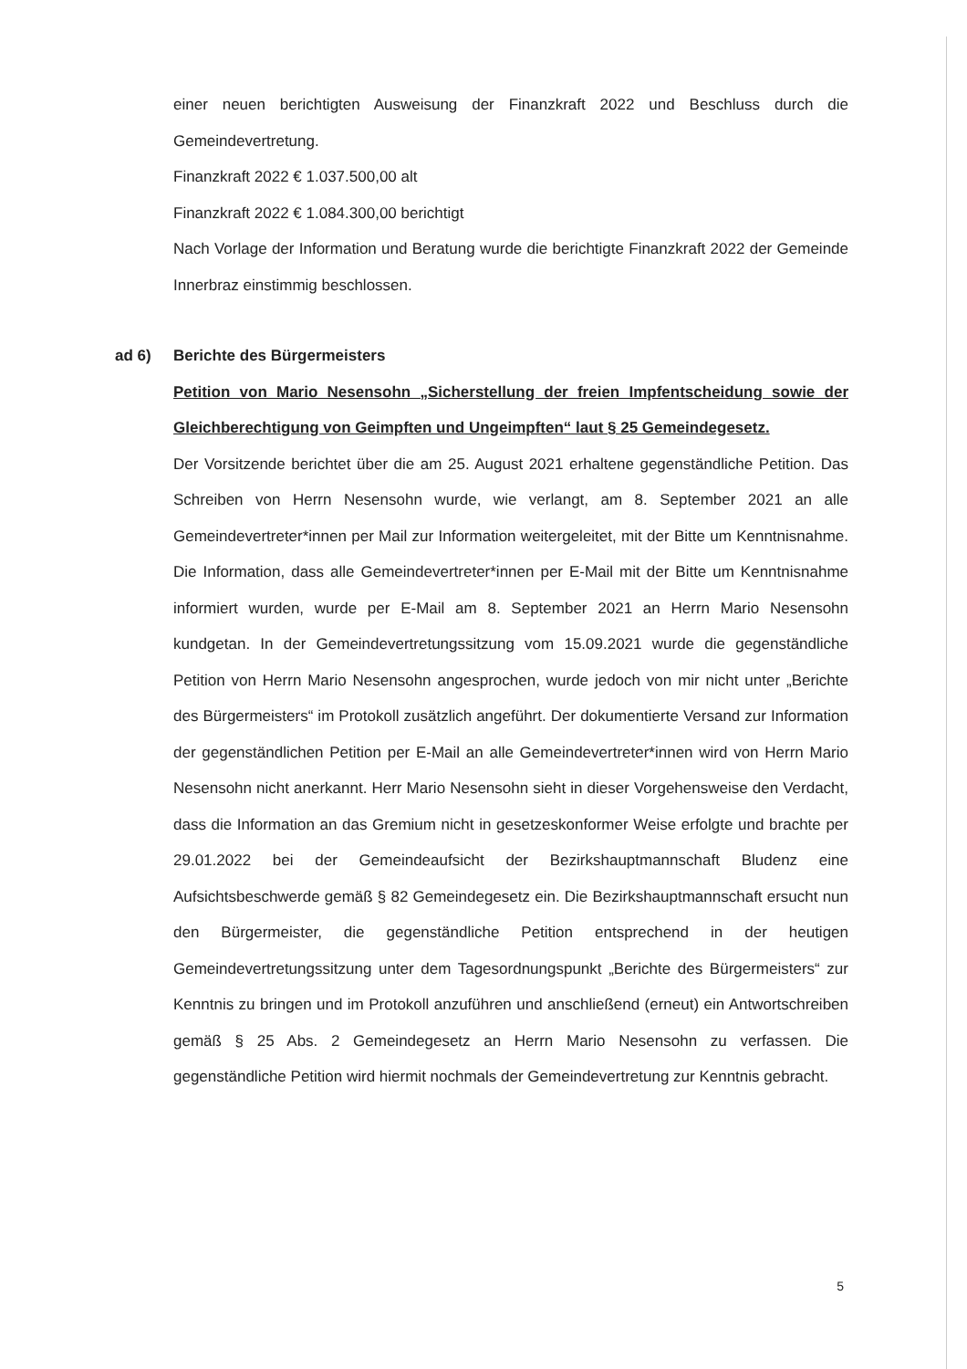einer neuen berichtigten Ausweisung der Finanzkraft 2022 und Beschluss durch die Gemeindevertretung.
Finanzkraft 2022 € 1.037.500,00 alt
Finanzkraft 2022 € 1.084.300,00 berichtigt
Nach Vorlage der Information und Beratung wurde die berichtigte Finanzkraft 2022 der Gemeinde Innerbraz einstimmig beschlossen.
ad 6) Berichte des Bürgermeisters
Petition von Mario Nesensohn „Sicherstellung der freien Impfentscheidung sowie der Gleichberechtigung von Geimpften und Ungeimpften“ laut § 25 Gemeindegesetz.
Der Vorsitzende berichtet über die am 25. August 2021 erhaltene gegenständliche Petition. Das Schreiben von Herrn Nesensohn wurde, wie verlangt, am 8. September 2021 an alle Gemeindevertreter*innen per Mail zur Information weitergeleitet, mit der Bitte um Kenntnisnahme. Die Information, dass alle Gemeindevertreter*innen per E-Mail mit der Bitte um Kenntnisnahme informiert wurden, wurde per E-Mail am 8. September 2021 an Herrn Mario Nesensohn kundgetan. In der Gemeindevertretungssitzung vom 15.09.2021 wurde die gegenständliche Petition von Herrn Mario Nesensohn angesprochen, wurde jedoch von mir nicht unter „Berichte des Bürgermeisters“ im Protokoll zusätzlich angeführt. Der dokumentierte Versand zur Information der gegenständlichen Petition per E-Mail an alle Gemeindevertreter*innen wird von Herrn Mario Nesensohn nicht anerkannt. Herr Mario Nesensohn sieht in dieser Vorgehensweise den Verdacht, dass die Information an das Gremium nicht in gesetzeskonformer Weise erfolgte und brachte per 29.01.2022 bei der Gemeindeaufsicht der Bezirkshauptmannschaft Bludenz eine Aufsichtsbeschwerde gemäß § 82 Gemeindegesetz ein. Die Bezirkshauptmannschaft ersucht nun den Bürgermeister, die gegenständliche Petition entsprechend in der heutigen Gemeindevertretungssitzung unter dem Tagesordnungspunkt „Berichte des Bürgermeisters“ zur Kenntnis zu bringen und im Protokoll anzuführen und anschließend (erneut) ein Antwortschreiben gemäß § 25 Abs. 2 Gemeindegesetz an Herrn Mario Nesensohn zu verfassen. Die gegenständliche Petition wird hiermit nochmals der Gemeindevertretung zur Kenntnis gebracht.
5